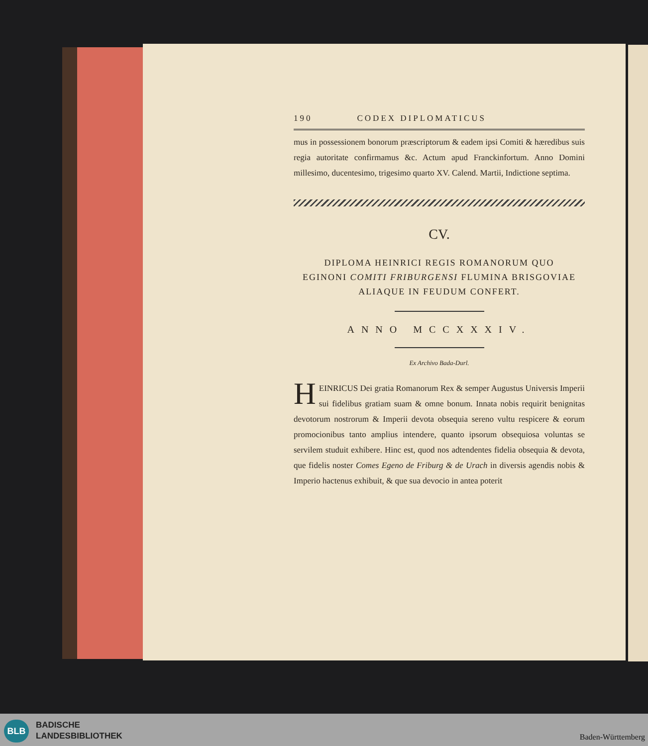190 CODEX DIPLOMATICUS
mus in possessionem bonorum præscriptorum & eadem ipsi Comiti & hæredibus suis regia autoritate confirmamus &c. Actum apud Franckinfortum. Anno Domini millesimo, ducentesimo, trigesimo quarto XV. Calend. Martii, Indictione septima.
CV.
DIPLOMA HEINRICI REGIS ROMANORUM QUO
EGINONI COMITI FRIBURGENSI FLUMINA BRISGOVIAE
ALIAQUE IN FEUDUM CONFERT.
ANNO MCCXXXIV.
Ex Archivo Bada-Durl.
HEINRICUS Dei gratia Romanorum Rex & semper Augustus Universis Imperii sui fidelibus gratiam suam & omne bonum. Innata nobis requirit benignitas devotorum nostrorum & Imperii devota obsequia sereno vultu respicere & eorum promocionibus tanto amplius intendere, quanto ipsorum obsequiosa voluntas se servilem studuit exhibere. Hinc est, quod nos adtendentes fidelia obsequia & devota, que fidelis noster Comes Egeno de Friburg & de Urach in diversis agendis nobis & Imperio hactenus exhibuit, & que sua devocio in antea poterit
BLB
BADISCHE
LANDESBIBLIOTHEK
Baden-Württemberg